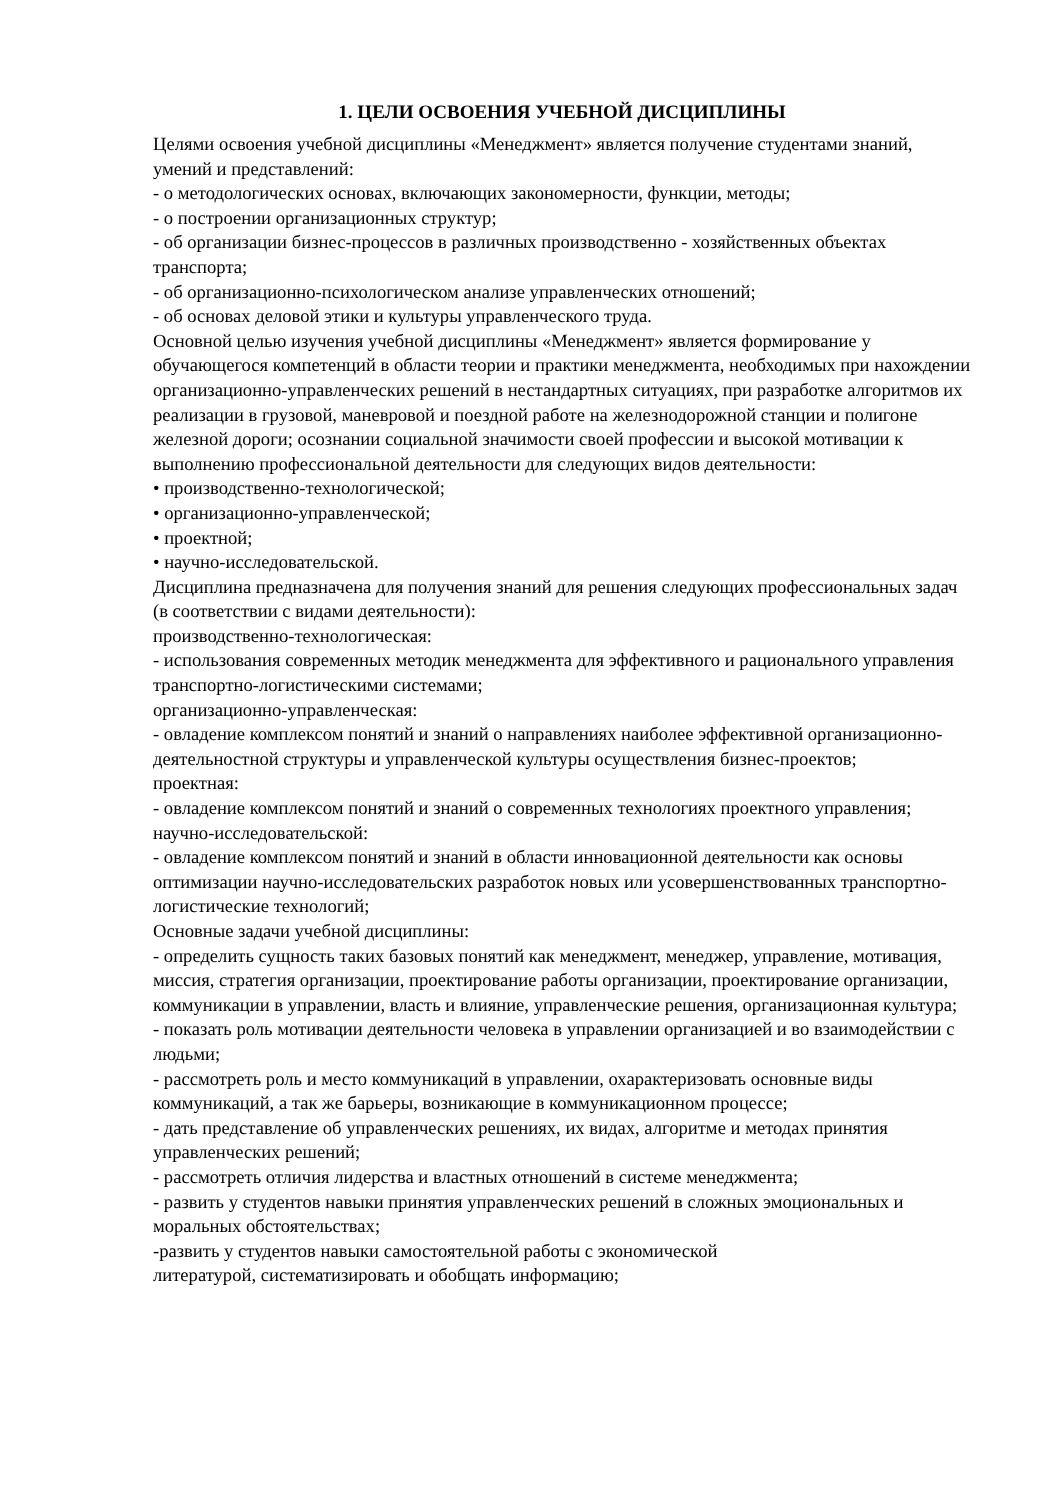1. ЦЕЛИ ОСВОЕНИЯ УЧЕБНОЙ ДИСЦИПЛИНЫ
Целями освоения учебной дисциплины «Менеджмент» является получение студентами знаний, умений и представлений:
- о методологических основах, включающих закономерности, функции, методы;
- о построении организационных структур;
- об организации бизнес-процессов в различных производственно - хозяйственных объектах транспорта;
- об организационно-психологическом анализе управленческих отношений;
- об основах деловой этики и культуры управленческого труда.
Основной целью изучения учебной дисциплины «Менеджмент» является формирование у обучающегося компетенций в области теории и практики менеджмента, необходимых при нахождении организационно-управленческих решений в нестандартных ситуациях, при разработке алгоритмов их реализации в грузовой, маневровой и поездной работе на железнодорожной станции и полигоне железной дороги; осознании социальной значимости своей профессии и высокой мотивации к выполнению профессиональной деятельности для следующих видов деятельности:
• производственно-технологической;
• организационно-управленческой;
• проектной;
• научно-исследовательской.
Дисциплина предназначена для получения знаний для решения следующих профессиональных задач (в соответствии с видами деятельности):
производственно-технологическая:
- использования современных методик менеджмента для эффективного и рационального управления транспортно-логистическими системами;
организационно-управленческая:
- овладение комплексом понятий и знаний о направлениях наиболее эффективной организационно-деятельностной структуры и управленческой культуры осуществления бизнес-проектов;
проектная:
- овладение комплексом понятий и знаний о современных технологиях проектного управления;
научно-исследовательской:
- овладение комплексом понятий и знаний в области инновационной деятельности как основы оптимизации научно-исследовательских разработок новых или усовершенствованных транспортно-логистические технологий;
Основные задачи учебной дисциплины:
- определить сущность таких базовых понятий как менеджмент, менеджер, управление, мотивация, миссия, стратегия организации, проектирование работы организации, проектирование организации, коммуникации в управлении, власть и влияние, управленческие решения, организационная культура;
- показать роль мотивации деятельности человека в управлении организацией и во взаимодействии с людьми;
- рассмотреть роль и место коммуникаций в управлении, охарактеризовать основные виды коммуникаций, а так же барьеры, возникающие в коммуникационном процессе;
- дать представление об управленческих решениях, их видах, алгоритме и методах принятия управленческих решений;
- рассмотреть отличия лидерства и властных отношений в системе менеджмента;
- развить у студентов навыки принятия управленческих решений в сложных эмоциональных и моральных обстоятельствах;
-развить у студентов навыки самостоятельной работы с экономической
литературой, систематизировать и обобщать информацию;